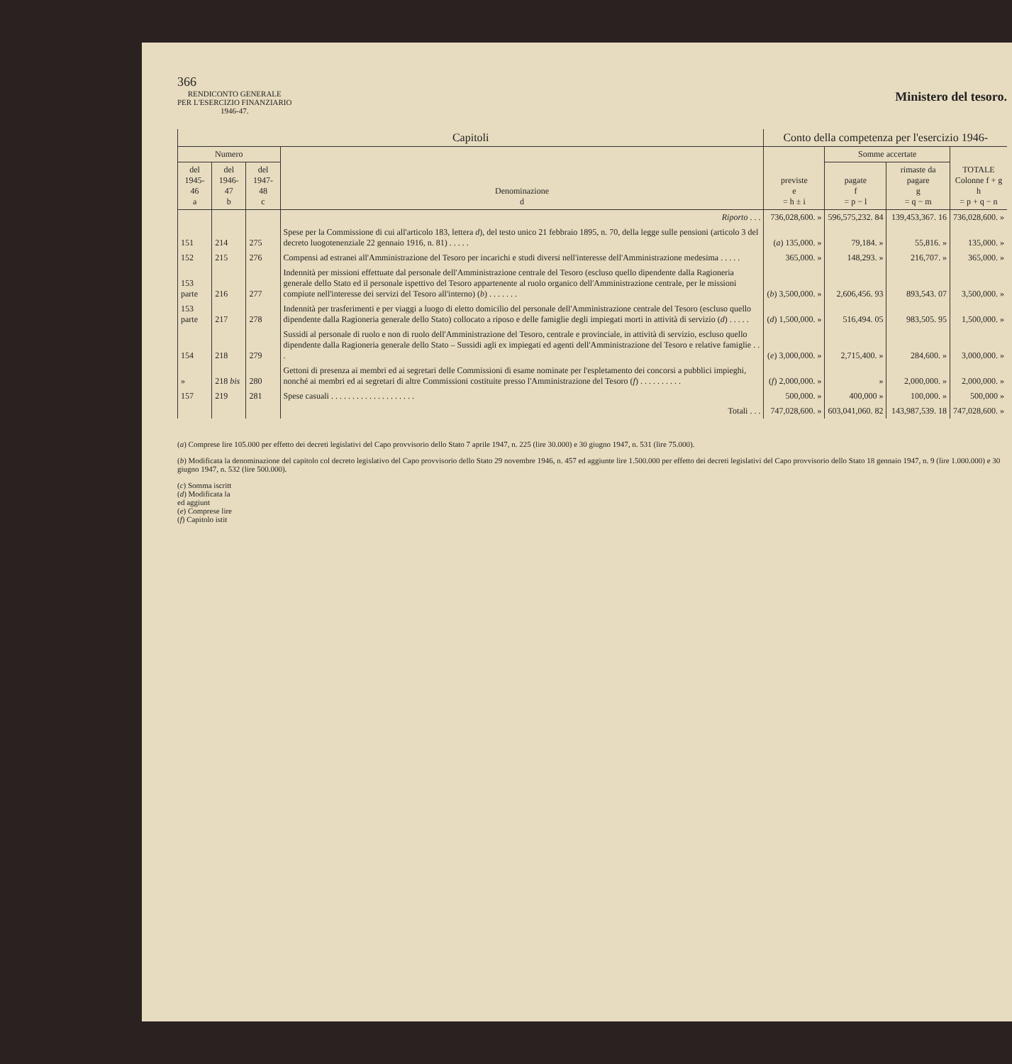366
RENDICONTO GENERALE
PER L'ESERCIZIO FINANZIARIO
1946-47.
Ministero del tesoro.
| Capitoli | | | | Conto della competenza per l'esercizio 1946- | | | |
| --- | --- | --- | --- | --- | --- | --- | --- |
| Numero | | | Denominazione d | previste e = h ± i | Somme accertate | | TOTALE Colonne f + g h = p + q − n |
| del 1945-46 a | del 1946-47 b | del 1947-48 c | | | pagate f = p − l | rimaste da pagare g = q − m | |
| | | | Riporto . . . | 736,028,600. » | 596,575,232. 84 | 139,453,367. 16 | 736,028,600. » |
| 151 | 214 | 275 | Spese per la Commissione di cui all'articolo 183, lettera d ), del testo unico 21 febbraio 1895, n. 70, della legge sulle pensioni (articolo 3 del decreto luogotenenziale 22 gennaio 1916, n. 81) . . . . . | ( a ) 135,000. » | 79,184. » | 55,816. » | 135,000. » |
| 152 | 215 | 276 | Compensi ad estranei all'Amministrazione del Tesoro per incarichi e studi diversi nell'interesse dell'Amministrazione medesima . . . . . | 365,000. » | 148,293. » | 216,707. » | 365,000. » |
| 153 parte | 216 | 277 | Indennità per missioni effettuate dal personale dell'Amministrazione centrale del Tesoro (escluso quello dipendente dalla Ragioneria generale dello Stato ed il personale ispettivo del Tesoro appartenente al ruolo organico dell'Amministrazione centrale, per le missioni compiute nell'interesse dei servizi del Tesoro all'interno) ( b ) . . . . . . . | ( b ) 3,500,000. » | 2,606,456. 93 | 893,543. 07 | 3,500,000. » |
| 153 parte | 217 | 278 | Indennità per trasferimenti e per viaggi a luogo di eletto domicilio del personale dell'Amministrazione centrale del Tesoro (escluso quello dipendente dalla Ragioneria generale dello Stato) collocato a riposo e delle famiglie degli impiegati morti in attività di servizio ( d ) . . . . . | ( d ) 1,500,000. » | 516,494. 05 | 983,505. 95 | 1,500,000. » |
| 154 | 218 | 279 | Sussidi al personale di ruolo e non di ruolo dell'Amministrazione del Tesoro, centrale e provinciale, in attività di servizio, escluso quello dipendente dalla Ragioneria generale dello Stato – Sussidi agli ex impiegati ed agenti dell'Amministrazione del Tesoro e relative famiglie . . . | ( e ) 3,000,000. » | 2,715,400. » | 284,600. » | 3,000,000. » |
| » | 218 bis | 280 | Gettoni di presenza ai membri ed ai segretari delle Commissioni di esame nominate per l'espletamento dei concorsi a pubblici impieghi, nonché ai membri ed ai segretari di altre Commissioni costituite presso l'Amministrazione del Tesoro ( f ) . . . . . . . . . . | ( f ) 2,000,000. » | » | 2,000,000. » | 2,000,000. » |
| 157 | 219 | 281 | Spese casuali . . . . . . . . . . . . . . . . . . . . | 500,000. » | 400,000 » | 100,000. » | 500,000 » |
| | | | Totali . . . | 747,028,600. » | 603,041,060. 82 | 143,987,539. 18 | 747,028,600. » |
(a) Comprese lire 105.000 per effetto dei decreti legislativi del Capo provvisorio dello Stato 7 aprile 1947, n. 225 (lire 30.000) e 30 giugno 1947, n. 531 (lire 75.000).
(b) Modificata la denominazione del capitolo col decreto legislativo del Capo provvisorio dello Stato 29 novembre 1946, n. 457 ed aggiunte lire 1.500.000 per effetto dei decreti legislativi del Capo provvisorio dello Stato 18 gennaio 1947, n. 9 (lire 1.000.000) e 30 giugno 1947, n. 532 (lire 500.000).
(c) Somma iscritt
(d) Modificata la
ed aggiunt
(e) Comprese lire
(f) Capitolo istit